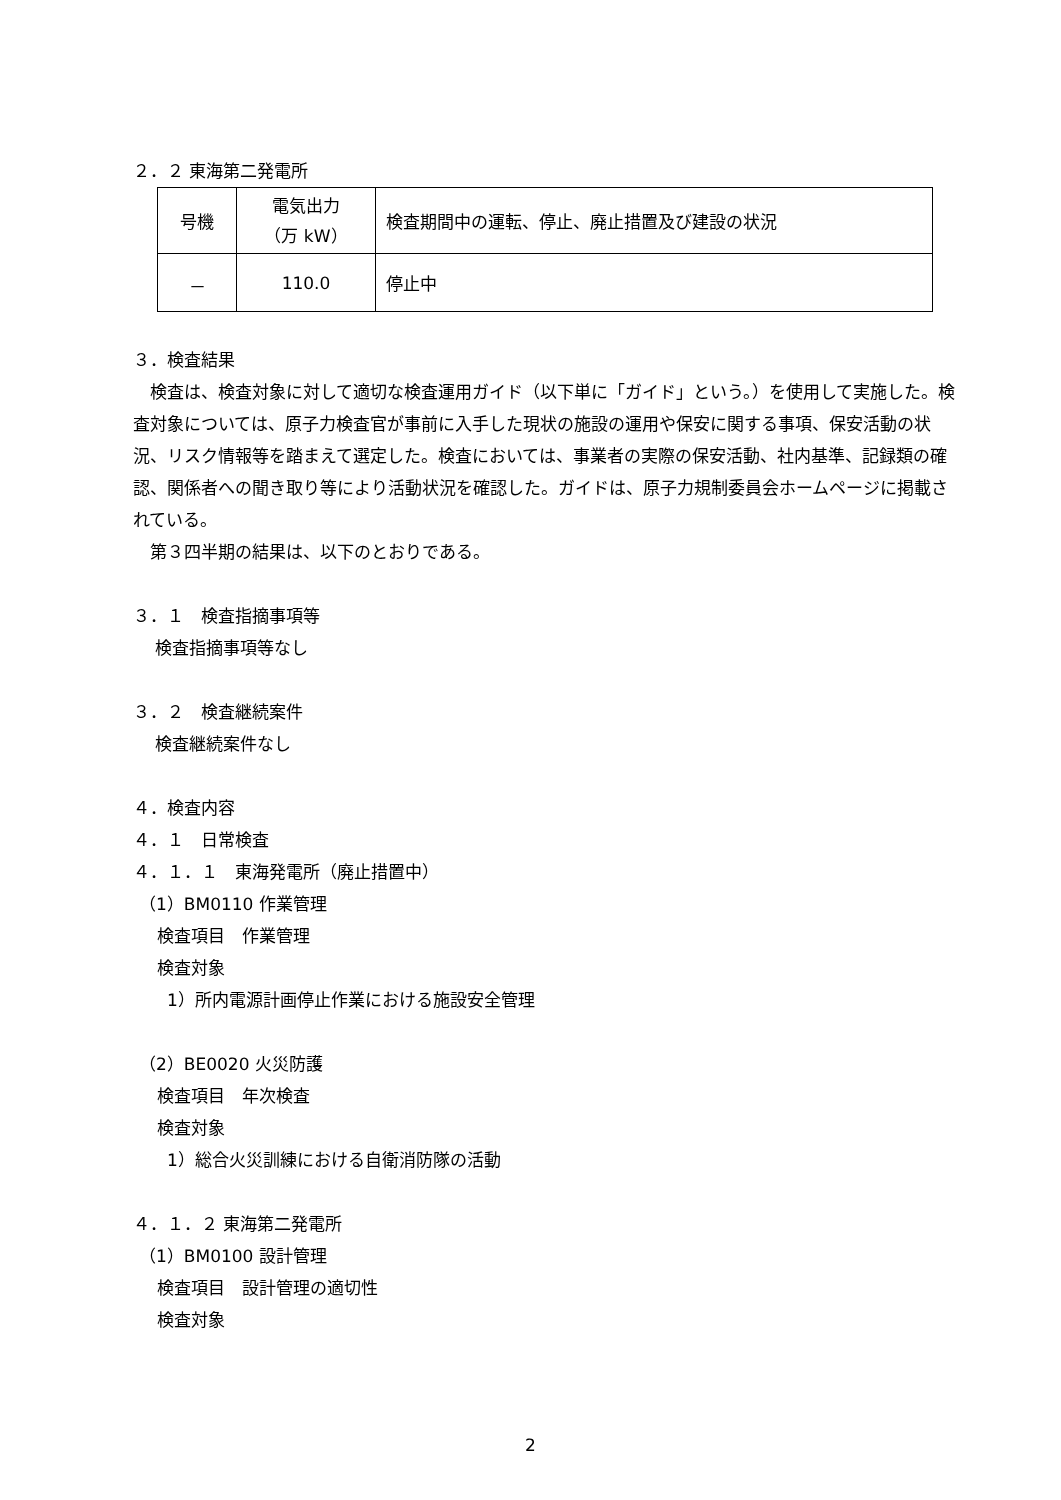２．２ 東海第二発電所
| 号機 | 電気出力 （万 kW） | 検査期間中の運転、停止、廃止措置及び建設の状況 |
| － | 110.0 | 停止中 |
３．検査結果
　検査は、検査対象に対して適切な検査運用ガイド（以下単に「ガイド」という。）を使用して実施した。検査対象については、原子力検査官が事前に入手した現状の施設の運用や保安に関する事項、保安活動の状況、リスク情報等を踏まえて選定した。検査においては、事業者の実際の保安活動、社内基準、記録類の確認、関係者への聞き取り等により活動状況を確認した。ガイドは、原子力規制委員会ホームページに掲載されている。
　第３四半期の結果は、以下のとおりである。
３．１　検査指摘事項等
検査指摘事項等なし
３．２　検査継続案件
検査継続案件なし
４．検査内容
４．１　日常検査
４．１．１　東海発電所（廃止措置中）
（1）BM0110 作業管理
検査項目　作業管理
検査対象
1）所内電源計画停止作業における施設安全管理
（2）BE0020 火災防護
検査項目　年次検査
検査対象
1）総合火災訓練における自衛消防隊の活動
４．１．２ 東海第二発電所
（1）BM0100 設計管理
検査項目　設計管理の適切性
検査対象
2